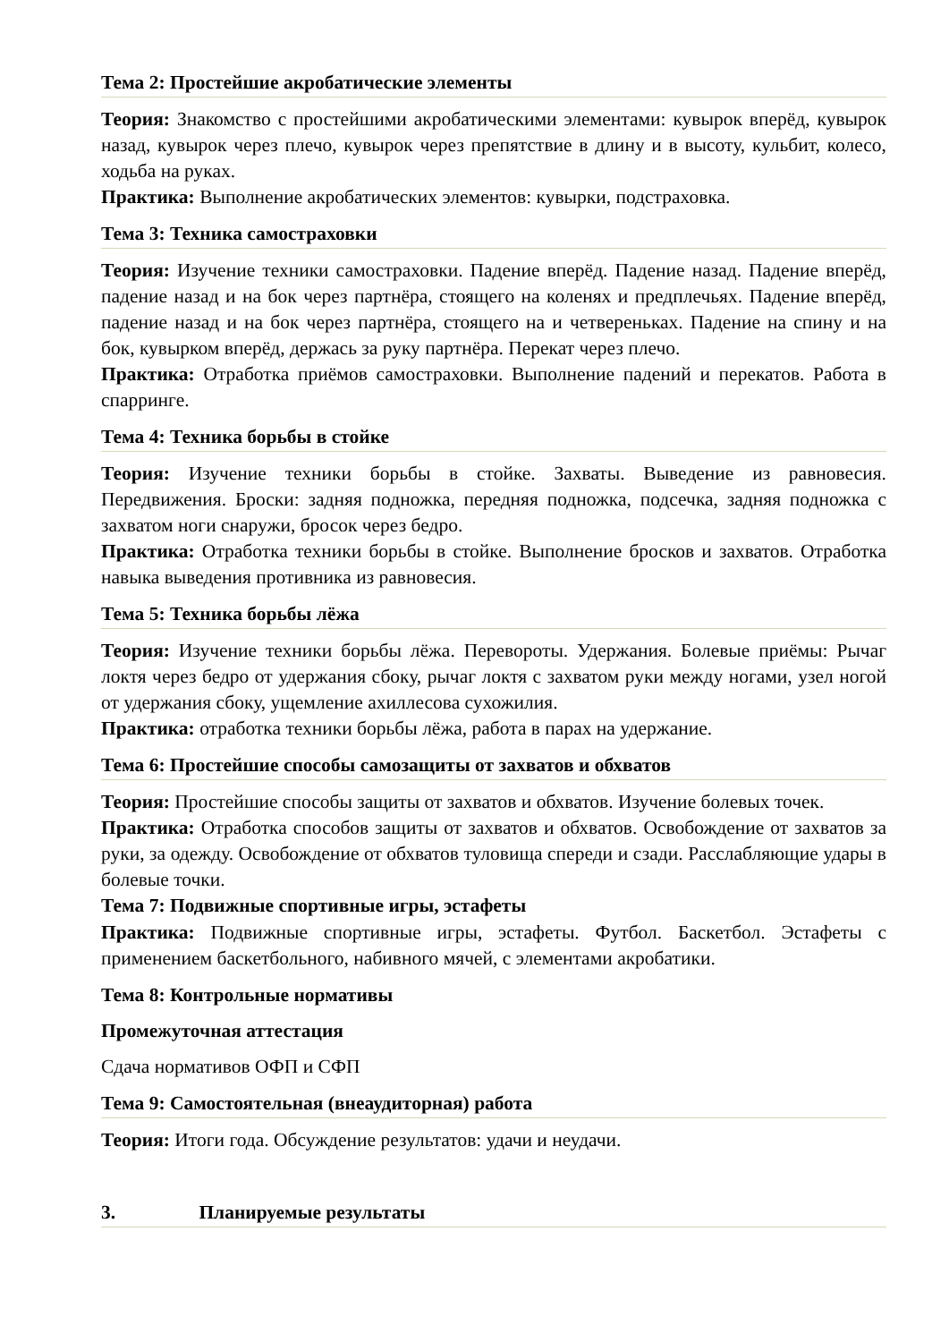Тема 2: Простейшие акробатические элементы
Теория: Знакомство с простейшими акробатическими элементами: кувырок вперёд, кувырок назад, кувырок через плечо, кувырок через препятствие в длину и в высоту, кульбит, колесо, ходьба на руках.
Практика: Выполнение акробатических элементов: кувырки, подстраховка.
Тема 3: Техника самостраховки
Теория: Изучение техники самостраховки. Падение вперёд. Падение назад. Падение вперёд, падение назад и на бок через партнёра, стоящего на коленях и предплечьях. Падение вперёд, падение назад и на бок через партнёра, стоящего на и четвереньках. Падение на спину и на бок, кувырком вперёд, держась за руку партнёра. Перекат через плечо.
Практика: Отработка приёмов самостраховки. Выполнение падений и перекатов. Работа в спарринге.
Тема 4: Техника борьбы в стойке
Теория: Изучение техники борьбы в стойке. Захваты. Выведение из равновесия. Передвижения. Броски: задняя подножка, передняя подножка, подсечка, задняя подножка с захватом ноги снаружи, бросок через бедро.
Практика: Отработка техники борьбы в стойке. Выполнение бросков и захватов. Отработка навыка выведения противника из равновесия.
Тема 5: Техника борьбы лёжа
Теория: Изучение техники борьбы лёжа. Перевороты. Удержания. Болевые приёмы: Рычаг локтя через бедро от удержания сбоку, рычаг локтя с захватом руки между ногами, узел ногой от удержания сбоку, ущемление ахиллесова сухожилия.
Практика: отработка техники борьбы лёжа, работа в парах на удержание.
Тема 6: Простейшие способы самозащиты от захватов и обхватов
Теория: Простейшие способы защиты от захватов и обхватов. Изучение болевых точек.
Практика: Отработка способов защиты от захватов и обхватов. Освобождение от захватов за руки, за одежду. Освобождение от обхватов туловища спереди и сзади. Расслабляющие удары в болевые точки.
Тема 7: Подвижные спортивные игры, эстафеты
Практика: Подвижные спортивные игры, эстафеты. Футбол. Баскетбол. Эстафеты с применением баскетбольного, набивного мячей, с элементами акробатики.
Тема 8: Контрольные нормативы
Промежуточная аттестация
Сдача нормативов ОФП и СФП
Тема 9: Самостоятельная (внеаудиторная) работа
Теория: Итоги года. Обсуждение результатов: удачи и неудачи.
3. Планируемые результаты